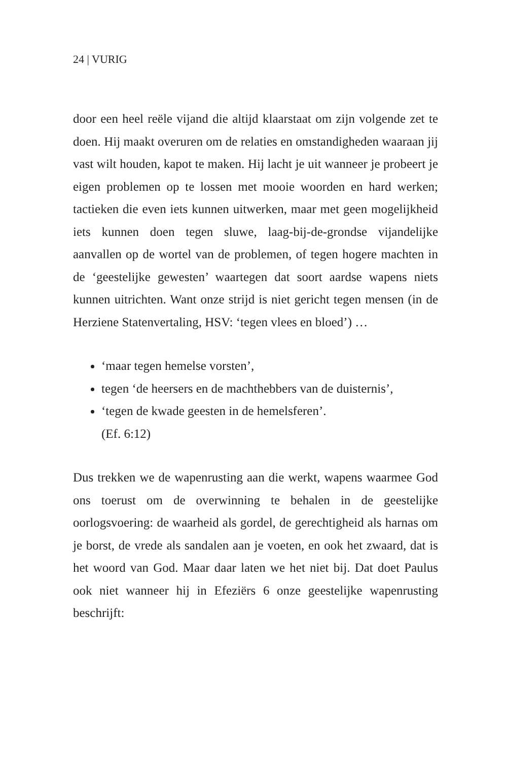24 | VURIG
door een heel reële vijand die altijd klaarstaat om zijn volgende zet te doen. Hij maakt overuren om de relaties en omstandigheden waaraan jij vast wilt houden, kapot te maken. Hij lacht je uit wanneer je probeert je eigen problemen op te lossen met mooie woorden en hard werken; tactieken die even iets kunnen uitwerken, maar met geen mogelijkheid iets kunnen doen tegen sluwe, laag-bij-de-grondse vijandelijke aanvallen op de wortel van de problemen, of tegen hogere machten in de ‘geestelijke gewesten’ waartegen dat soort aardse wapens niets kunnen uitrichten. Want onze strijd is niet gericht tegen mensen (in de Herziene Statenvertaling, HSV: ‘tegen vlees en bloed’) …
‘maar tegen hemelse vorsten’,
tegen ‘de heersers en de machthebbers van de duisternis’,
‘tegen de kwade geesten in de hemelsferen’.
(Ef. 6:12)
Dus trekken we de wapenrusting aan die werkt, wapens waarmee God ons toerust om de overwinning te behalen in de geestelijke oorlogsvoering: de waarheid als gordel, de gerechtigheid als harnas om je borst, de vrede als sandalen aan je voeten, en ook het zwaard, dat is het woord van God. Maar daar laten we het niet bij. Dat doet Paulus ook niet wanneer hij in Efeziërs 6 onze geestelijke wapenrusting beschrijft: